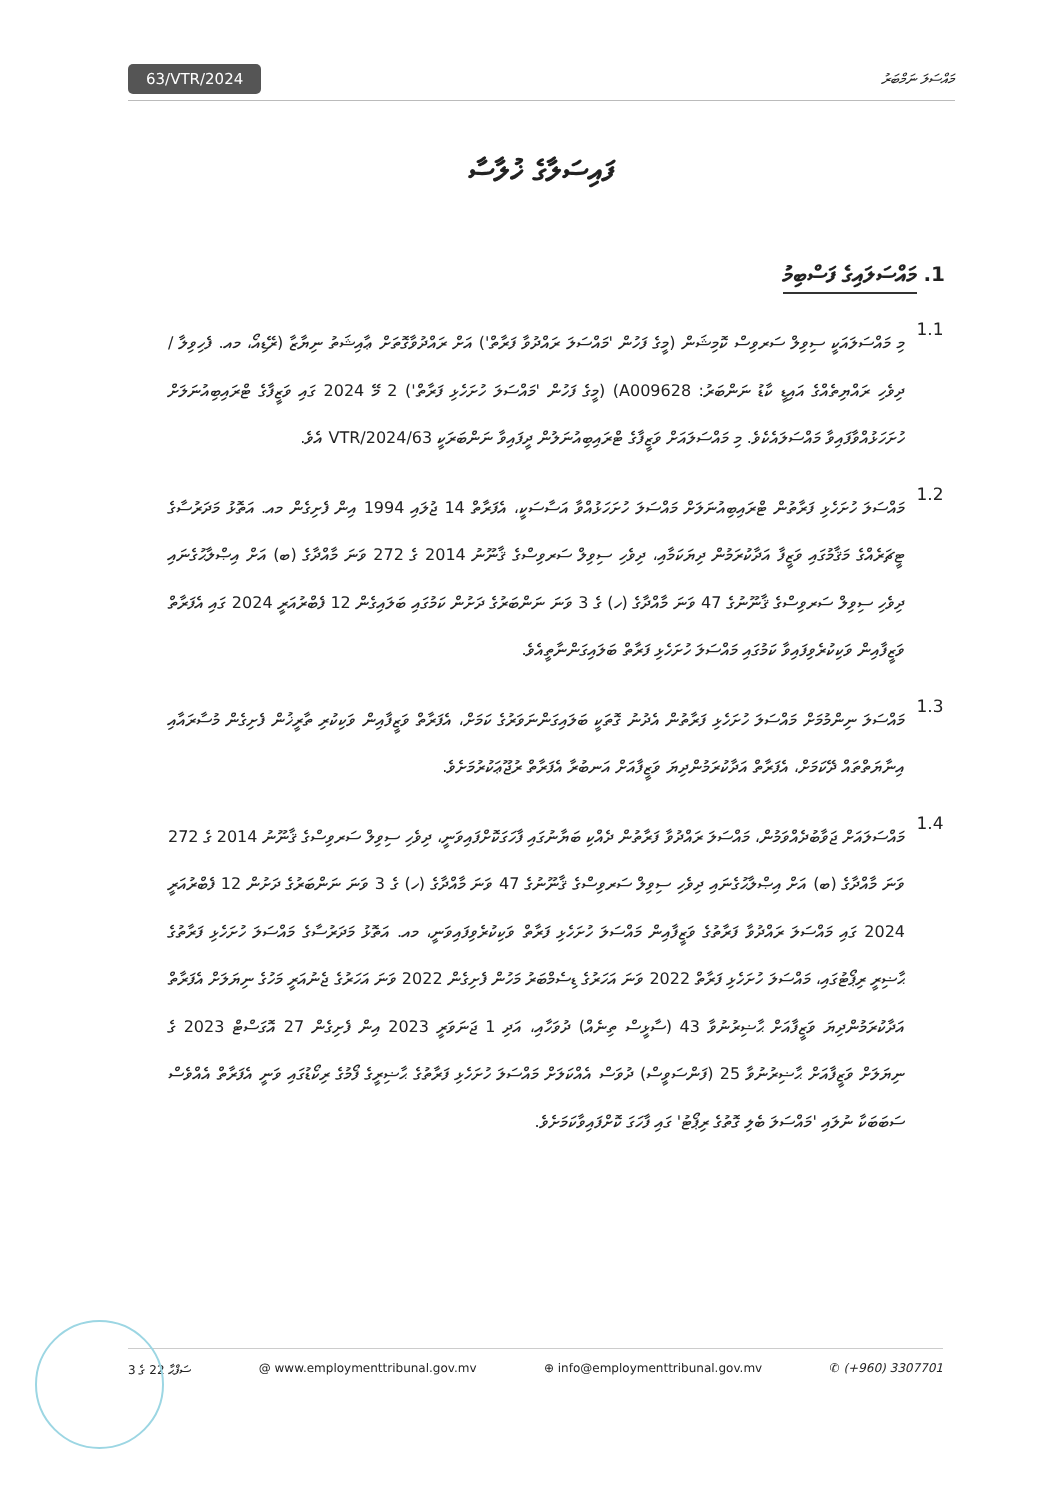63/VTR/2024 މައްސަލަ ނަމްބަރު
ފައިސަލާގެ ޚުލާސާ
1. މައްސަލައިގެ ފަސްބިމު
1.1
މި މައްސަލައަކީ ސިވިލް ސަރވިސް ކޮމިޝަން (މީގެ ފަހުން 'މައްސަލަ ރައްދުވާ ފަރާތް') އަށް ރައްދުވާގޮތަށް ޢާއިޝަތު ނިޔާޒާ (ރޭޑިއޯ، މއ. ފެހިވިލާ / ދިވެހި ރައްޔިތެއްގެ އައިޑީ ކާޑު ނަންބަރު: A009628) (މީގެ ފަހުން 'މައްސަލަ ހުށަހެޅި ފަރާތް') 2 މޭ 2024 ގައި ވަޒީފާގެ ޓްރައިބިއުނަލަށް ހުށަހަޅުއްވާފައިވާ މައްސަލައެކެވެ. މި މައްސަލައަށް ވަޒީފާގެ ޓްރައިބިއުނަލުން ދީފައިވާ ނަންބަރަކީ 63/VTR/2024 އެވެ.
1.2
މައްސަލަ ހުށަހެޅި ފަރާތުން ޓްރައިބިއުނަލަށް މައްސަލަ ހުށަހަޅުއްވާ އަސާސަކީ، އެފަރާތް 14 ޖުލައި 1994 އިން ފެށިގެން މއ. އަތޮޅު މަދަރުސާގެ ޓީޗަރެއްގެ މަޤާމުގައި ވަޒީފާ އަދާކުރަމުން ދިޔަކަމާއި، ދިވެހި ސިވިލް ސަރވިސްގެ ޤާނޫނު 2014 ގެ 272 ވަނަ މާއްދާގެ (ބ) އަށް އިޞްލާޙުގެނައި ދިވެހި ސިވިލް ސަރވިސްގެ ޤާނޫނުގެ 47 ވަނަ މާއްދާގެ (ހ) ގެ 3 ވަނަ ނަންބަރުގެ ދަށުން ކަމުގައި ބަލައިގެން 12 ފެބްރުއަރީ 2024 ގައި އެފަރާތް ވަޒީފާއިން ވަކިކުރެވިފައިވާ ކަމުގައި މައްސަލަ ހުށަހެޅި ފަރާތް ބަލައިގަންނާތީއެވެ.
1.3
މައްސަލަ ނިންމުމަށް މައްސަލަ ހުށަހެޅި ފަރާތުން އެދުނު ގޮތަކީ ބަލައިގަންނަވަރުގެ ކަމަށް، އެފަރާތް ވަޒީފާއިން ވަކިކުރި ތާރީޚުން ފެށިގެން މުސާރައާއި އިނާޔަތްތައް ދޭކަމަށް، އެފަރާތް އަދާކުރަމުންދިޔަ ވަޒީފާއަށް އަނބުރާ އެފަރާތް ރުޖޫޢަކުރުމަށެވެ.
1.4
މައްސަލައަށް ޖަވާބުދެއްވަމުން، މައްސަލަ ރައްދުވާ ފަރާތުން ދެއްކި ބަޔާނުގައި ފާހަގަކޮށްފައިވަނީ، ދިވެހި ސިވިލް ސަރވިސްގެ ޤާނޫނު 2014 ގެ 272 ވަނަ މާއްދާގެ (ބ) އަށް އިޞްލާޙުގެނައި ދިވެހި ސިވިލް ސަރވިސްގެ ޤާނޫނުގެ 47 ވަނަ މާއްދާގެ (ހ) ގެ 3 ވަނަ ނަންބަރުގެ ދަށުން 12 ފެބްރުއަރީ 2024 ގައި މައްސަލަ ރައްދުވާ ފަރާތުގެ ވަޒީފާއިން މައްސަލަ ހުށަހެޅި ފަރާތް ވަކިކުރެވިފައިވަނީ، މއ. އަތޮޅު މަދަރުސާގެ މައްސަލަ ހުށަހެޅި ފަރާތުގެ ޙާޟިރީ ރިޕޯޓުގައި، މައްސަލަ ހުށަހެޅި ފަރާތް 2022 ވަނަ އަހަރުގެ ޑިސެމްބަރު މަހުން ފެށިގެން 2022 ވަނަ އަހަރުގެ ޖެނުއަރީ މަހުގެ ނިޔަލަށް އެފަރާތް އަދާކުރަމުންދިޔަ ވަޒީފާއަށް ޙާޟިރުނުވާ 43 (ސާޅީސް ތިނެއް) ދުވަހާއި، އަދި 1 ޖަނަވަރީ 2023 އިން ފެށިގެން 27 އޮގަސްޓް 2023 ގެ ނިޔަލަށް ވަޒީފާއަށް ޙާޟިރުނުވާ 25 (ފަންސަވީސް) ދުވަސް އެއްކަލަށް މައްސަލަ ހުށަހެޅި ފަރާތުގެ ޙާޟިރީގެ ފޯމުގެ ރިކޯޑުގައި ވަނީ އެފަރާތް އެއްވެސް ސަބަބަކާ ނުލައި 'މައްސަލަ ބެލި ގޮތުގެ ރިޕޯޓު' ގައި ފާހަގަ ކޮށްފައިވާކަމަށެވެ.
ސަފްޙާ 22 ގެ 3 @ www.employmenttribunal.gov.mv ⊕ info@employmenttribunal.gov.mv ✆ (+960) 3307701